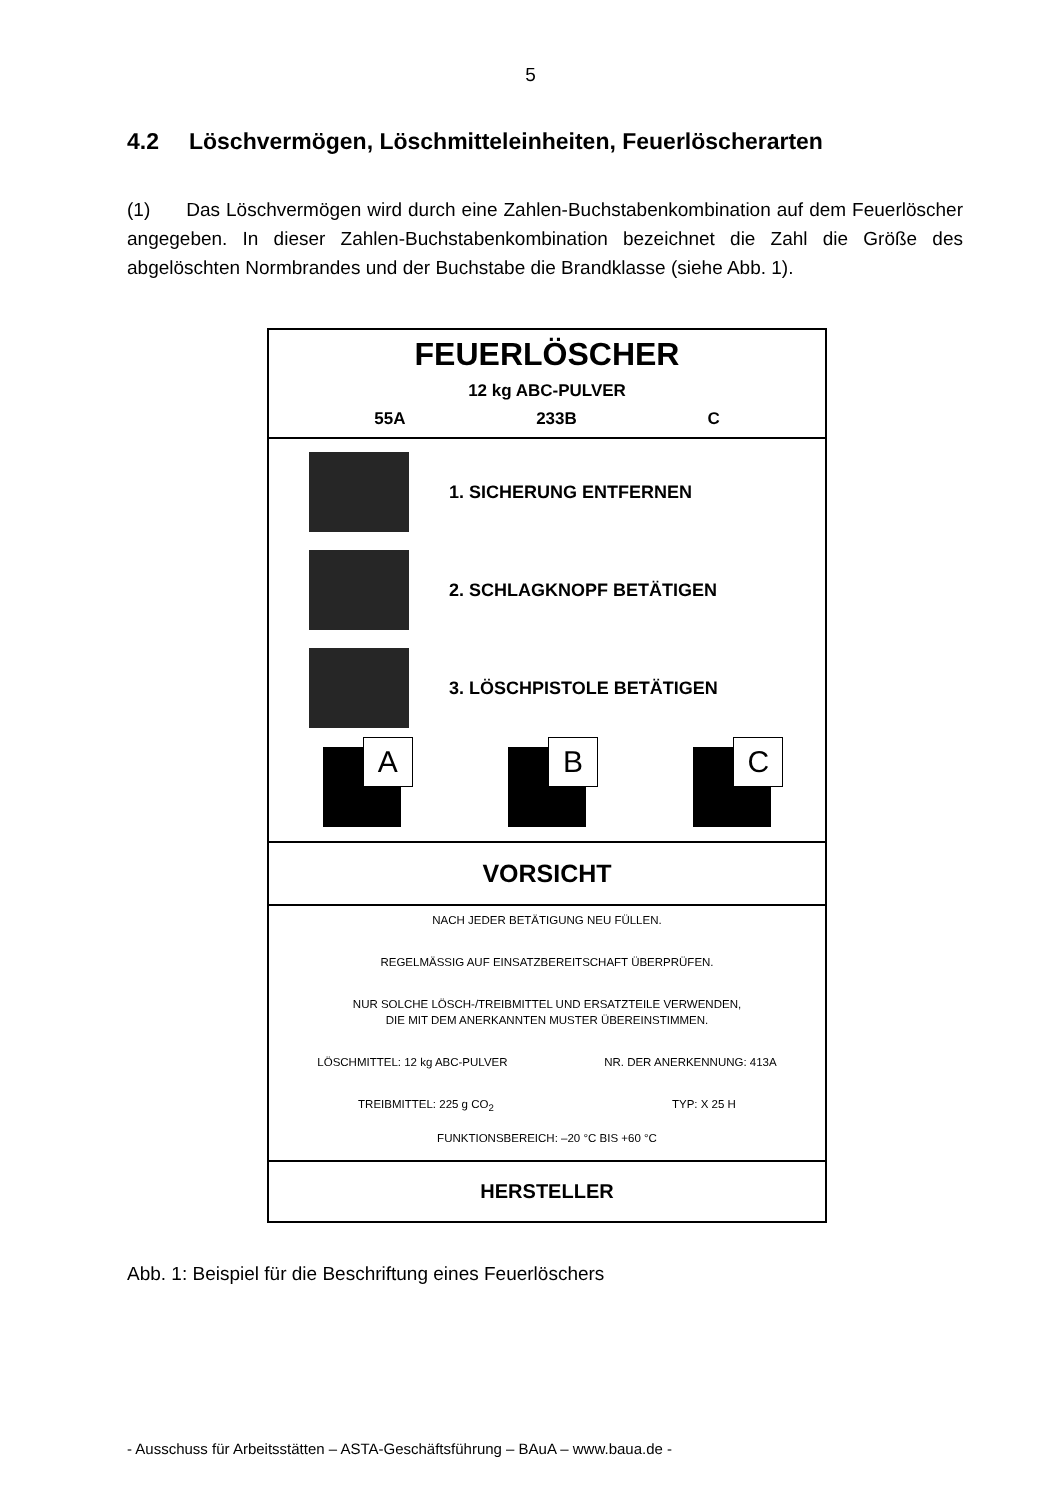5
4.2 Löschvermögen, Löschmitteleinheiten, Feuerlöscherarten
(1) Das Löschvermögen wird durch eine Zahlen-Buchstabenkombination auf dem Feuerlöscher angegeben. In dieser Zahlen-Buchstabenkombination bezeichnet die Zahl die Größe des abgelöschten Normbrandes und der Buchstabe die Brandklasse (siehe Abb. 1).
FEUERLÖSCHER
12 kg ABC-PULVER
55A 233B C
1. SICHERUNG ENTFERNEN
2. SCHLAGKNOPF BETÄTIGEN
3. LÖSCHPISTOLE BETÄTIGEN
A
B
C
VORSICHT
NACH JEDER BETÄTIGUNG NEU FÜLLEN.
REGELMÄSSIG AUF EINSATZBEREITSCHAFT ÜBERPRÜFEN.
NUR SOLCHE LÖSCH-/TREIBMITTEL UND ERSATZTEILE VERWENDEN,
DIE MIT DEM ANERKANNTEN MUSTER ÜBEREINSTIMMEN.
LÖSCHMITTEL: 12 kg ABC-PULVER NR. DER ANERKENNUNG: 413A
TREIBMITTEL: 225 g CO<sub>2</sub> TYP: X 25 H
FUNKTIONSBEREICH: –20 °C BIS +60 °C
HERSTELLER
Abb. 1: Beispiel für die Beschriftung eines Feuerlöschers
- Ausschuss für Arbeitsstätten – ASTA-Geschäftsführung – BAuA – www.baua.de -